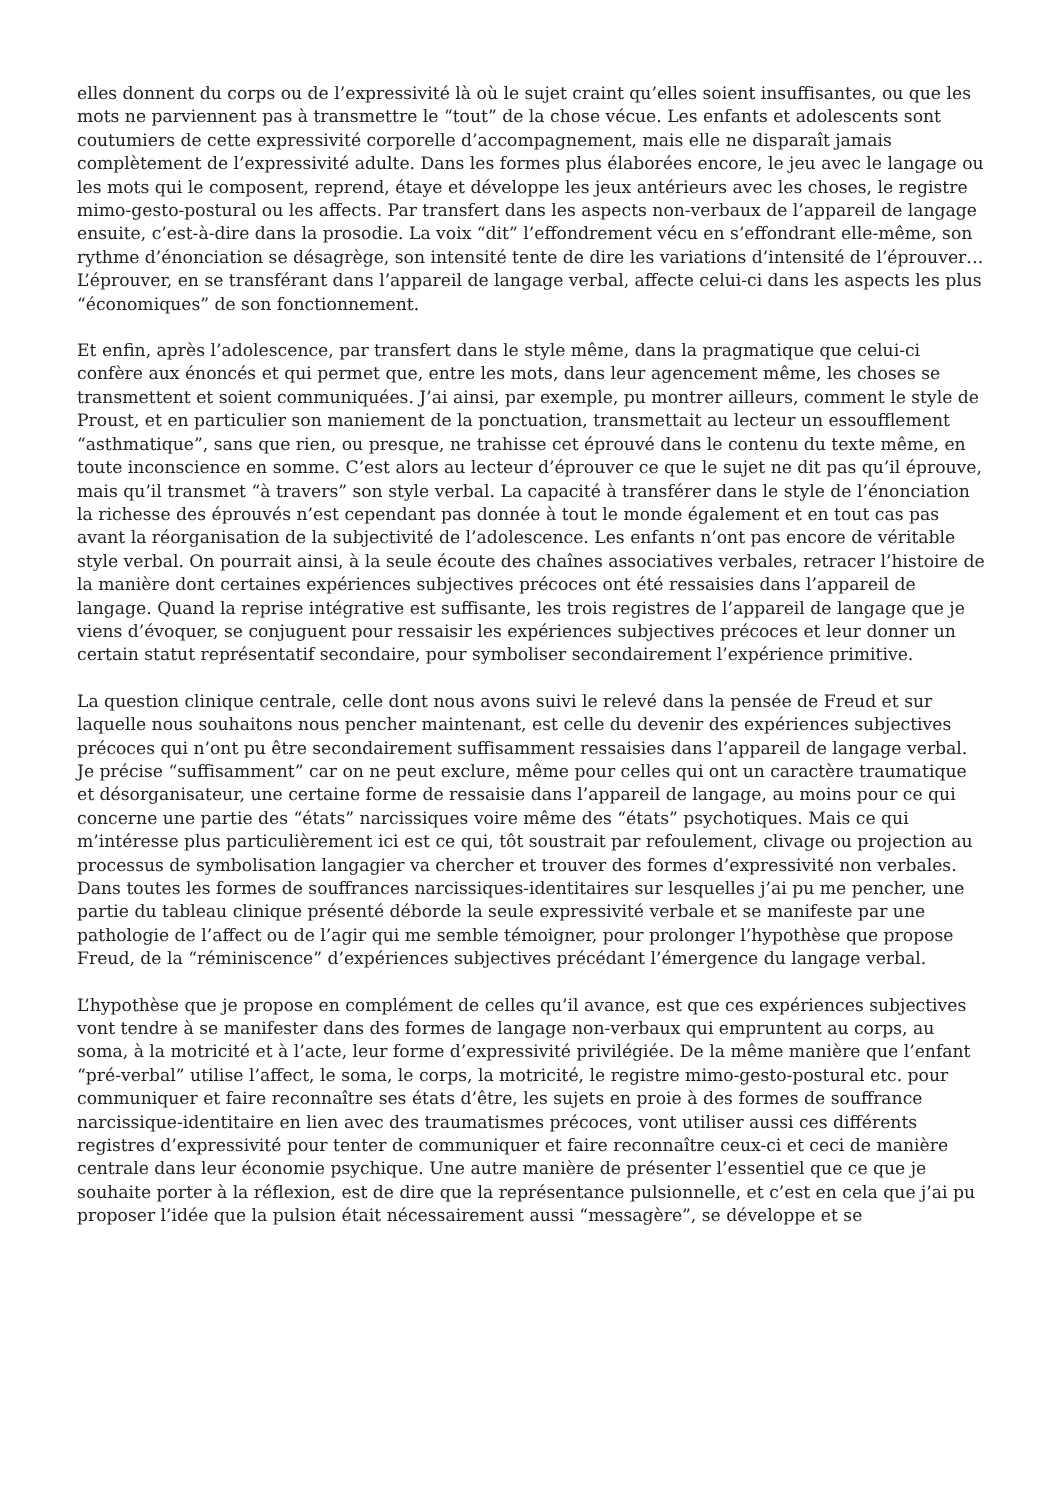elles donnent du corps ou de l’expressivité là où le sujet craint qu’elles soient insuffisantes, ou que les mots ne parviennent pas à transmettre le “tout” de la chose vécue. Les enfants et adolescents sont coutumiers de cette expressivité corporelle d’accompagnement, mais elle ne disparaît jamais complètement de l’expressivité adulte. Dans les formes plus élaborées encore, le jeu avec le langage ou les mots qui le composent, reprend, étaye et développe les jeux antérieurs avec les choses, le registre mimo-gesto-postural ou les affects. Par transfert dans les aspects non-verbaux de l’appareil de langage ensuite, c’est-à-dire dans la prosodie. La voix “dit” l’effondrement vécu en s’effondrant elle-même, son rythme d’énonciation se désagrège, son intensité tente de dire les variations d’intensité de l’éprouver… L’éprouver, en se transférant dans l’appareil de langage verbal, affecte celui-ci dans les aspects les plus “économiques” de son fonctionnement.
Et enfin, après l’adolescence, par transfert dans le style même, dans la pragmatique que celui-ci confère aux énoncés et qui permet que, entre les mots, dans leur agencement même, les choses se transmettent et soient communiquées. J’ai ainsi, par exemple, pu montrer ailleurs, comment le style de Proust, et en particulier son maniement de la ponctuation, transmettait au lecteur un essoufflement “asthmatique”, sans que rien, ou presque, ne trahisse cet éprouvé dans le contenu du texte même, en toute inconscience en somme. C’est alors au lecteur d’éprouver ce que le sujet ne dit pas qu’il éprouve, mais qu’il transmet “à travers” son style verbal. La capacité à transférer dans le style de l’énonciation la richesse des éprouvés n’est cependant pas donnée à tout le monde également et en tout cas pas avant la réorganisation de la subjectivité de l’adolescence. Les enfants n’ont pas encore de véritable style verbal. On pourrait ainsi, à la seule écoute des chaînes associatives verbales, retracer l’histoire de la manière dont certaines expériences subjectives précoces ont été ressaisies dans l’appareil de langage. Quand la reprise intégrative est suffisante, les trois registres de l’appareil de langage que je viens d’évoquer, se conjuguent pour ressaisir les expériences subjectives précoces et leur donner un certain statut représentatif secondaire, pour symboliser secondairement l’expérience primitive.
La question clinique centrale, celle dont nous avons suivi le relevé dans la pensée de Freud et sur laquelle nous souhaitons nous pencher maintenant, est celle du devenir des expériences subjectives précoces qui n’ont pu être secondairement suffisamment ressaisies dans l’appareil de langage verbal. Je précise “suffisamment” car on ne peut exclure, même pour celles qui ont un caractère traumatique et désorganisateur, une certaine forme de ressaisie dans l’appareil de langage, au moins pour ce qui concerne une partie des “états” narcissiques voire même des “états” psychotiques. Mais ce qui m’intéresse plus particulièrement ici est ce qui, tôt soustrait par refoulement, clivage ou projection au processus de symbolisation langagier va chercher et trouver des formes d’expressivité non verbales. Dans toutes les formes de souffrances narcissiques-identitaires sur lesquelles j’ai pu me pencher, une partie du tableau clinique présenté déborde la seule expressivité verbale et se manifeste par une pathologie de l’affect ou de l’agir qui me semble témoigner, pour prolonger l’hypothèse que propose Freud, de la “réminiscence” d’expériences subjectives précédant l’émergence du langage verbal.
L’hypothèse que je propose en complément de celles qu’il avance, est que ces expériences subjectives vont tendre à se manifester dans des formes de langage non-verbaux qui empruntent au corps, au soma, à la motricité et à l’acte, leur forme d’expressivité privilégiée. De la même manière que l’enfant “pré-verbal” utilise l’affect, le soma, le corps, la motricité, le registre mimo-gesto-postural etc. pour communiquer et faire reconnaître ses états d’être, les sujets en proie à des formes de souffrance narcissique-identitaire en lien avec des traumatismes précoces, vont utiliser aussi ces différents registres d’expressivité pour tenter de communiquer et faire reconnaître ceux-ci et ceci de manière centrale dans leur économie psychique. Une autre manière de présenter l’essentiel que ce que je souhaite porter à la réflexion, est de dire que la représentance pulsionnelle, et c’est en cela que j’ai pu proposer l’idée que la pulsion était nécessairement aussi “messagère”, se développe et se